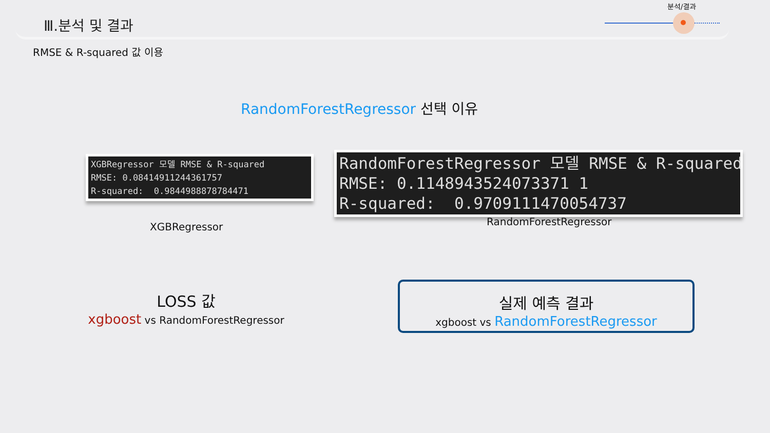Ⅲ.분석 및 결과
분석/결과
RMSE & R-squared 값 이용
RandomForestRegressor 선택 이유
XGBRegressor 모델 RMSE & R-squared RMSE: 0.08414911244361757 R-squared: 0.9844988878784471
RandomForestRegressor 모델 RMSE & R-squared RMSE: 0.1148943524073371 1 R-squared: 0.9709111470054737
XGBRegressor RandomForestRegressor
LOSS 값
xgboost vs RandomForestRegressor
실제 예측 결과
xgboost vs RandomForestRegressor